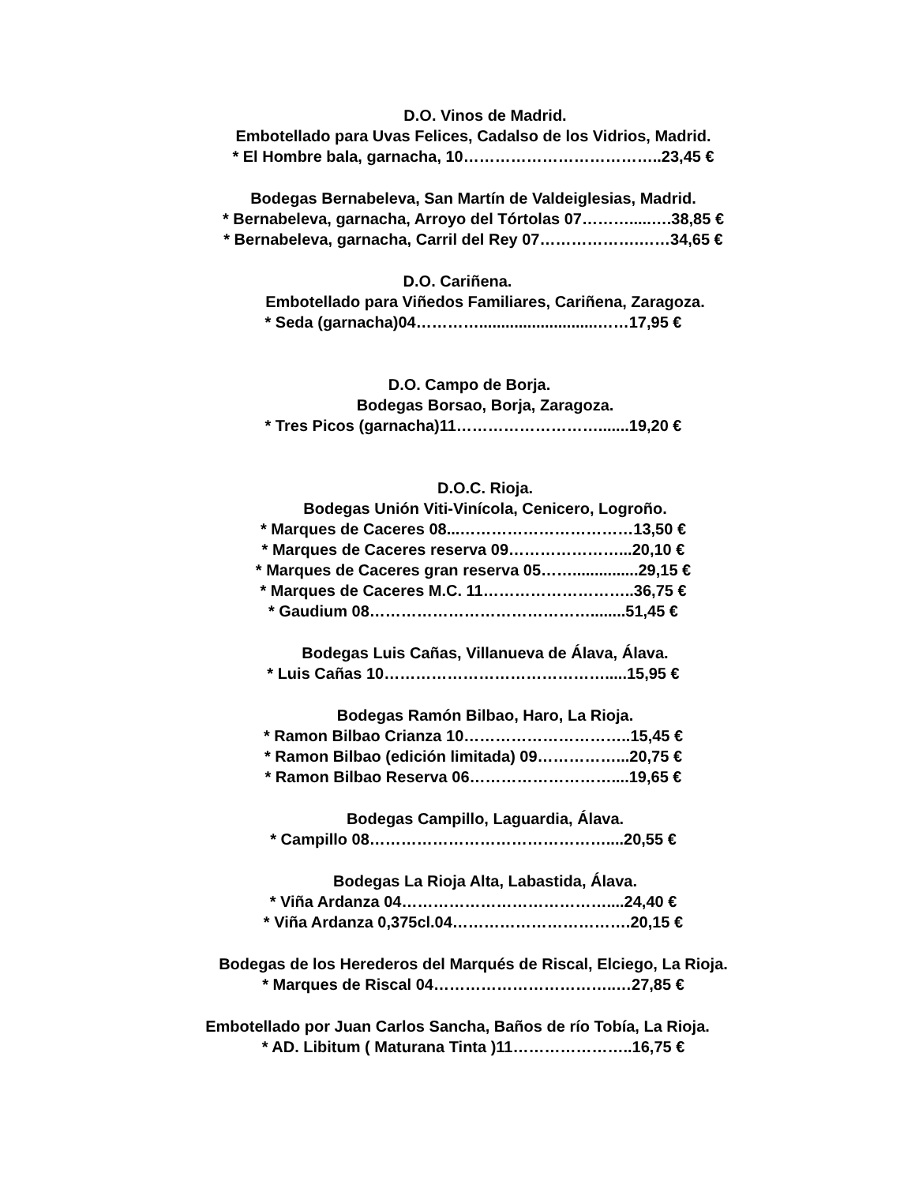D.O. Vinos de Madrid.
Embotellado para Uvas Felices, Cadalso de los Vidrios, Madrid.
* El Hombre bala, garnacha, 10………………………………..23,45 €
Bodegas Bernabeleva, San Martín de Valdeiglesias, Madrid.
* Bernabeleva, garnacha, Arroyo del Tórtolas 07……….....….38,85 €
* Bernabeleva, garnacha, Carril del Rey 07……………….……34,65 €
D.O. Cariñena.
Embotellado para Viñedos Familiares, Cariñena, Zaragoza.
* Seda (garnacha)04…………...........................……17,95 €
D.O. Campo de Borja.
Bodegas Borsao, Borja, Zaragoza.
* Tres Picos (garnacha)11……………………….......19,20 €
D.O.C. Rioja.
Bodegas Unión Viti-Vinícola, Cenicero, Logroño.
* Marques de Caceres 08...……………………………13,50 €
* Marques de Caceres reserva 09…………………...20,10 €
* Marques de Caceres gran reserva 05……...............29,15 €
* Marques de Caceres M.C. 11………………………..36,75 €
* Gaudium 08……………………………………........51,45 €
Bodegas Luis Cañas, Villanueva de Álava, Álava.
* Luis Cañas 10…………………………………….....15,95 €
Bodegas Ramón Bilbao, Haro, La Rioja.
* Ramon Bilbao Crianza 10…………………………..15,45 €
* Ramon Bilbao (edición limitada) 09……………...20,75 €
* Ramon Bilbao Reserva 06………………………....19,65 €
Bodegas Campillo, Laguardia, Álava.
* Campillo 08………………………………………....20,55 €
Bodegas La Rioja Alta, Labastida, Álava.
* Viña Ardanza 04…………………………………....24,40 €
* Viña Ardanza 0,375cl.04…………………………….20,15 €
Bodegas de los Herederos del Marqués de Riscal, Elciego, La Rioja.
* Marques de Riscal 04……………………………..…27,85 €
Embotellado por Juan Carlos Sancha, Baños de río Tobía, La Rioja.
* AD. Libitum ( Maturana Tinta )11…………………..16,75 €